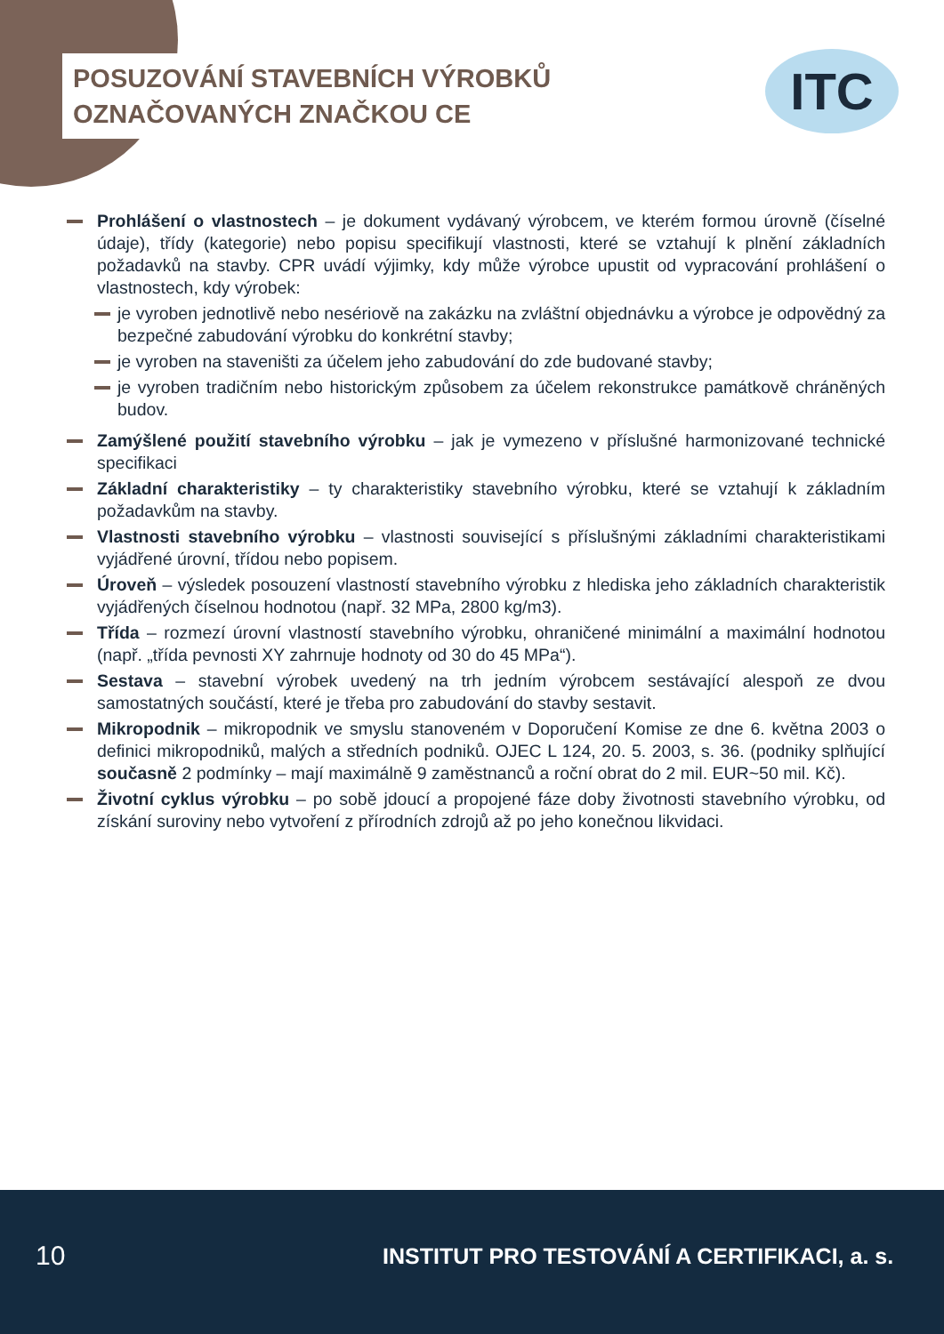POSUZOVÁNÍ STAVEBNÍCH VÝROBKŮ
OZNAČOVANÝCH ZNAČKOU CE
ITC
Prohlášení o vlastnostech – je dokument vydávaný výrobcem, ve kterém formou úrovně (číselné údaje), třídy (kategorie) nebo popisu specifikují vlastnosti, které se vztahují k plnění základních požadavků na stavby. CPR uvádí výjimky, kdy může výrobce upustit od vypracování prohlášení o vlastnostech, kdy výrobek:
je vyroben jednotlivě nebo nesériově na zakázku na zvláštní objednávku a výrobce je odpovědný za bezpečné zabudování výrobku do konkrétní stavby;
je vyroben na staveništi za účelem jeho zabudování do zde budované stavby;
je vyroben tradičním nebo historickým způsobem za účelem rekonstrukce památkově chráněných budov.
Zamýšlené použití stavebního výrobku – jak je vymezeno v příslušné harmonizované technické specifikaci
Základní charakteristiky – ty charakteristiky stavebního výrobku, které se vztahují k základním požadavkům na stavby.
Vlastnosti stavebního výrobku – vlastnosti související s příslušnými základními charakteristikami vyjádřené úrovní, třídou nebo popisem.
Úroveň – výsledek posouzení vlastností stavebního výrobku z hlediska jeho základních charakteristik vyjádřených číselnou hodnotou (např. 32 MPa, 2800 kg/m3).
Třída – rozmezí úrovní vlastností stavebního výrobku, ohraničené minimální a maximální hodnotou (např. „třída pevnosti XY zahrnuje hodnoty od 30 do 45 MPa“).
Sestava – stavební výrobek uvedený na trh jedním výrobcem sestávající alespoň ze dvou samostatných součástí, které je třeba pro zabudování do stavby sestavit.
Mikropodnik – mikropodnik ve smyslu stanoveném v Doporučení Komise ze dne 6. května 2003 o definici mikropodniků, malých a středních podniků. OJEC L 124, 20. 5. 2003, s. 36. (podniky splňující současně 2 podmínky – mají maximálně 9 zaměstnanců a roční obrat do 2 mil. EUR~50 mil. Kč).
Životní cyklus výrobku – po sobě jdoucí a propojené fáze doby životnosti stavebního výrobku, od získání suroviny nebo vytvoření z přírodních zdrojů až po jeho konečnou likvidaci.
10
INSTITUT PRO TESTOVÁNÍ A CERTIFIKACI, a. s.